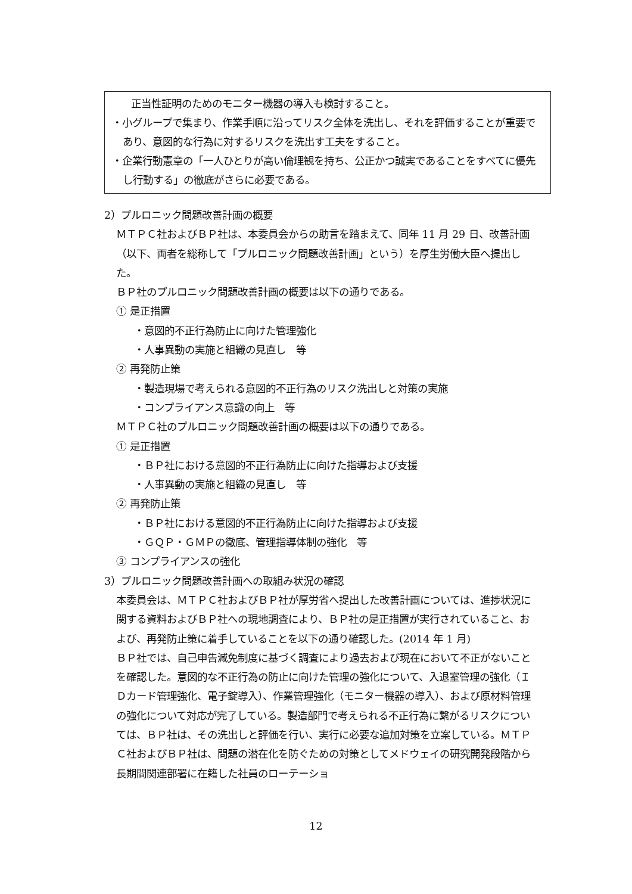正当性証明のためのモニター機器の導入も検討すること。
・小グループで集まり、作業手順に沿ってリスク全体を洗出し、それを評価することが重要であり、意図的な行為に対するリスクを洗出す工夫をすること。
・企業行動憲章の「一人ひとりが高い倫理観を持ち、公正かつ誠実であることをすべてに優先し行動する」の徹底がさらに必要である。
2）プルロニック問題改善計画の概要
ＭＴＰＣ社およびＢＰ社は、本委員会からの助言を踏まえて、同年 11 月 29 日、改善計画（以下、両者を総称して「プルロニック問題改善計画」という）を厚生労働大臣へ提出した。
ＢＰ社のプルロニック問題改善計画の概要は以下の通りである。
① 是正措置
・意図的不正行為防止に向けた管理強化
・人事異動の実施と組織の見直し　等
② 再発防止策
・製造現場で考えられる意図的不正行為のリスク洗出しと対策の実施
・コンプライアンス意識の向上　等
ＭＴＰＣ社のプルロニック問題改善計画の概要は以下の通りである。
① 是正措置
・ＢＰ社における意図的不正行為防止に向けた指導および支援
・人事異動の実施と組織の見直し　等
② 再発防止策
・ＢＰ社における意図的不正行為防止に向けた指導および支援
・ＧＱＰ・ＧＭＰの徹底、管理指導体制の強化　等
③ コンプライアンスの強化
3）プルロニック問題改善計画への取組み状況の確認
本委員会は、ＭＴＰＣ社およびＢＰ社が厚労省へ提出した改善計画については、進捗状況に関する資料およびＢＰ社への現地調査により、ＢＰ社の是正措置が実行されていること、および、再発防止策に着手していることを以下の通り確認した。(2014 年 1 月)
ＢＰ社では、自己申告減免制度に基づく調査により過去および現在において不正がないことを確認した。意図的な不正行為の防止に向けた管理の強化について、入退室管理の強化（ＩＤカード管理強化、電子錠導入）、作業管理強化（モニター機器の導入）、および原材料管理の強化について対応が完了している。製造部門で考えられる不正行為に繋がるリスクについては、ＢＰ社は、その洗出しと評価を行い、実行に必要な追加対策を立案している。ＭＴＰＣ社およびＢＰ社は、問題の潜在化を防ぐための対策としてメドウェイの研究開発段階から長期間関連部署に在籍した社員のローテーショ
12